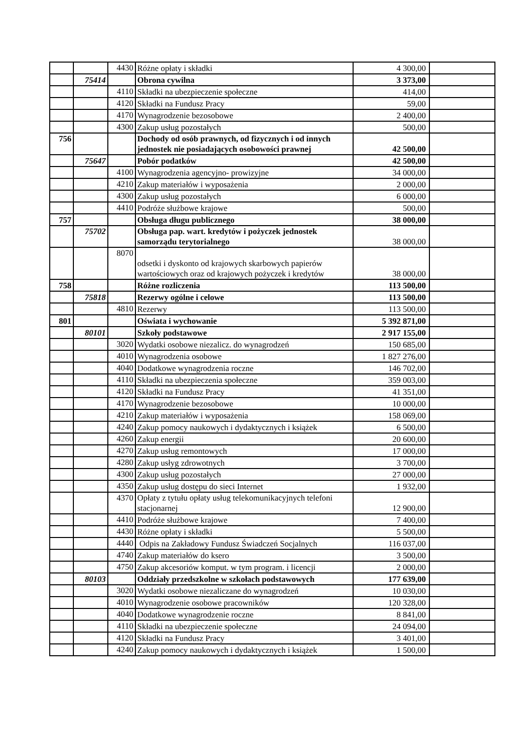| | | 4430 | Różne opłaty i składki | 4 300,00 | |
| | 75414 | | Obrona cywilna | 3 373,00 | |
| | | 4110 | Składki na ubezpieczenie społeczne | 414,00 | |
| | | 4120 | Składki na Fundusz Pracy | 59,00 | |
| | | 4170 | Wynagrodzenie bezosobowe | 2 400,00 | |
| | | 4300 | Zakup usług pozostałych | 500,00 | |
| 756 | | | Dochody od osób prawnych, od fizycznych i od innych jednostek nie posiadających osobowości prawnej | 42 500,00 | |
| | 75647 | | Pobór podatków | 42 500,00 | |
| | | 4100 | Wynagrodzenia agencyjno- prowizyjne | 34 000,00 | |
| | | 4210 | Zakup materiałów i wyposażenia | 2 000,00 | |
| | | 4300 | Zakup usług pozostałych | 6 000,00 | |
| | | 4410 | Podróże służbowe krajowe | 500,00 | |
| 757 | | | Obsługa długu publicznego | 38 000,00 | |
| | 75702 | | Obsługa pap. wart. kredytów i pożyczek jednostek samorządu terytorialnego | 38 000,00 | |
| | | 8070 | odsetki i dyskonto od krajowych skarbowych papierów wartościowych oraz od krajowych pożyczek i kredytów | 38 000,00 | |
| 758 | | | Różne rozliczenia | 113 500,00 | |
| | 75818 | | Rezerwy ogólne i celowe | 113 500,00 | |
| | | 4810 | Rezerwy | 113 500,00 | |
| 801 | | | Oświata i wychowanie | 5 392 871,00 | |
| | 80101 | | Szkoły podstawowe | 2 917 155,00 | |
| | | 3020 | Wydatki osobowe niezalicz. do wynagrodzeń | 150 685,00 | |
| | | 4010 | Wynagrodzenia osobowe | 1 827 276,00 | |
| | | 4040 | Dodatkowe wynagrodzenia roczne | 146 702,00 | |
| | | 4110 | Składki na ubezpieczenia społeczne | 359 003,00 | |
| | | 4120 | Składki na Fundusz Pracy | 41 351,00 | |
| | | 4170 | Wynagrodzenie bezosobowe | 10 000,00 | |
| | | 4210 | Zakup materiałów i wyposażenia | 158 069,00 | |
| | | 4240 | Zakup pomocy naukowych i dydaktycznych i książek | 6 500,00 | |
| | | 4260 | Zakup energii | 20 600,00 | |
| | | 4270 | Zakup usług remontowych | 17 000,00 | |
| | | 4280 | Zakup usłyg zdrowotnych | 3 700,00 | |
| | | 4300 | Zakup usług pozostałych | 27 000,00 | |
| | | 4350 | Zakup usług dostępu do sieci Internet | 1 932,00 | |
| | | 4370 | Opłaty z tytułu opłaty usług telekomunikacyjnych telefoni stacjonarnej | 12 900,00 | |
| | | 4410 | Podróże służbowe krajowe | 7 400,00 | |
| | | 4430 | Różne opłaty i składki | 5 500,00 | |
| | | 4440 | Odpis na Zakładowy Fundusz Świadczeń Socjalnych | 116 037,00 | |
| | | 4740 | Zakup materiałów do ksero | 3 500,00 | |
| | | 4750 | Zakup akcesoriów komput. w tym program. i licencji | 2 000,00 | |
| | 80103 | | Oddziały przedszkolne w szkołach podstawowych | 177 639,00 | |
| | | 3020 | Wydatki osobowe niezaliczane do wynagrodzeń | 10 030,00 | |
| | | 4010 | Wynagrodzenie osobowe pracowników | 120 328,00 | |
| | | 4040 | Dodatkowe wynagrodzenie roczne | 8 841,00 | |
| | | 4110 | Składki na ubezpieczenie społeczne | 24 094,00 | |
| | | 4120 | Składki na Fundusz Pracy | 3 401,00 | |
| | | 4240 | Zakup pomocy naukowych i dydaktycznych i książek | 1 500,00 | |